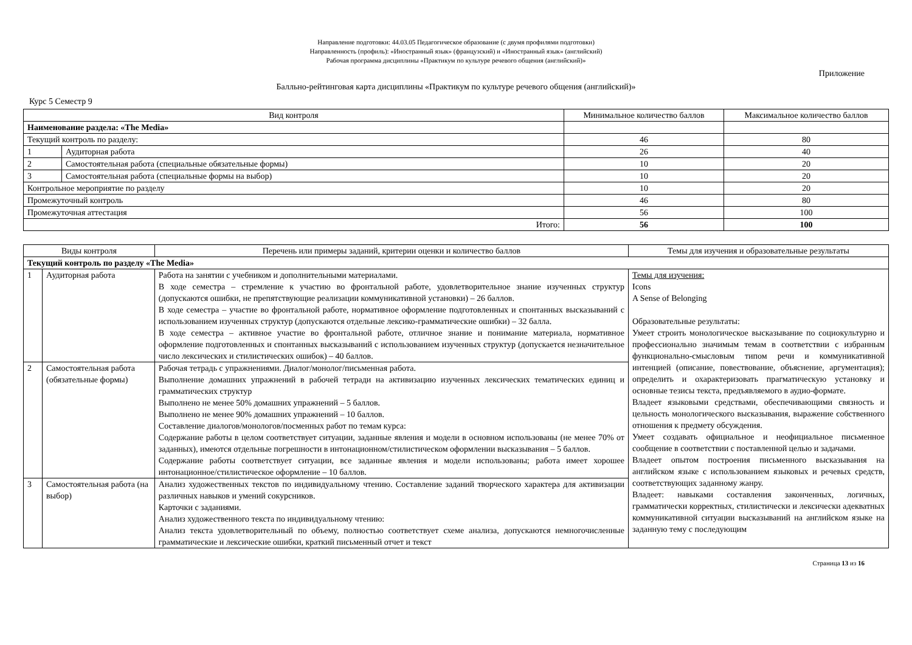Направление подготовки: 44.03.05 Педагогическое образование (с двумя профилями подготовки)
Направленность (профиль): «Иностранный язык» (французский) и «Иностранный язык» (английский)
Рабочая программа дисциплины «Практикум по культуре речевого общения (английский)»
Приложение
Балльно-рейтинговая карта дисциплины «Практикум по культуре речевого общения (английский)»
Курс 5 Семестр 9
| Вид контроля | | Минимальное количество баллов | Максимальное количество баллов |
| --- | --- | --- | --- |
| Наименование раздела: «The Media» | | | |
| Текущий контроль по разделу: | | 46 | 80 |
| 1 | Аудиторная работа | 26 | 40 |
| 2 | Самостоятельная работа (специальные обязательные формы) | 10 | 20 |
| 3 | Самостоятельная работа (специальные формы на выбор) | 10 | 20 |
| Контрольное мероприятие по разделу | | 10 | 20 |
| Промежуточный контроль | | 46 | 80 |
| Промежуточная аттестация | | 56 | 100 |
| Итого: | | 56 | 100 |
| Виды контроля | | Перечень или примеры заданий, критерии оценки и количество баллов | Темы для изучения и образовательные результаты |
| --- | --- | --- | --- |
| Текущий контроль по разделу «The Media» | | | |
| 1 | Аудиторная работа | Работа на занятии с учебником и дополнительными материалами. В ходе семестра – стремление к участию во фронтальной работе, удовлетворительное знание изученных структур (допускаются ошибки, не препятствующие реализации коммуникативной установки) – 26 баллов. В ходе семестра – участие во фронтальной работе, нормативное оформление подготовленных и спонтанных высказываний с использованием изученных структур (допускаются отдельные лексико-грамматические ошибки) – 32 балла. В ходе семестра – активное участие во фронтальной работе, отличное знание и понимание материала, нормативное оформление подготовленных и спонтанных высказываний с использованием изученных структур (допускается незначительное число лексических и стилистических ошибок) – 40 баллов. | Темы для изучения: Icons A Sense of Belonging Образовательные результаты: Умеет строить монологическое высказывание по социокультурно и профессионально значимым темам в соответствии с избранным функционально-смысловым типом речи и коммуникативной интенцией (описание, повествование, объяснение, аргументация); определить и охарактеризовать прагматическую установку и основные тезисы текста, предъявляемого в аудио-формате. Владеет языковыми средствами, обеспечивающими связность и цельность монологического высказывания, выражение собственного отношения к предмету обсуждения. Умеет создавать официальное и неофициальное письменное сообщение в соответствии с поставленной целью и задачами. Владеет опытом построения письменного высказывания на английском языке с использованием языковых и речевых средств, соответствующих заданному жанру. Владеет: навыками составления законченных, логичных, грамматически корректных, стилистически и лексически адекватных коммуникативной ситуации высказываний на английском языке на заданную тему с последующим |
| 2 | Самостоятельная работа (обязательные формы) | Рабочая тетрадь с упражнениями. Диалог/монолог/письменная работа. Выполнение домашних упражнений в рабочей тетради на активизацию изученных лексических тематических единиц и грамматических структур Выполнено не менее 50% домашних упражнений – 5 баллов. Выполнено не менее 90% домашних упражнений – 10 баллов. Составление диалогов/монологов/посменных работ по темам курса: Содержание работы в целом соответствует ситуации, заданные явления и модели в основном использованы (не менее 70% от заданных), имеются отдельные погрешности в интонационном/стилистическом оформлении высказывания – 5 баллов. Содержание работы соответствует ситуации, все заданные явления и модели использованы; работа имеет хорошее интонационное/стилистическое оформление – 10 баллов. | |
| 3 | Самостоятельная работа (на выбор) | Анализ художественных текстов по индивидуальному чтению. Составление заданий творческого характера для активизации различных навыков и умений сокурсников. Карточки с заданиями. Анализ художественного текста по индивидуальному чтению: Анализ текста удовлетворительный по объему, полностью соответствует схеме анализа, допускаются немногочисленные грамматические и лексические ошибки, краткий письменный отчет и текст | |
Страница 13 из 16